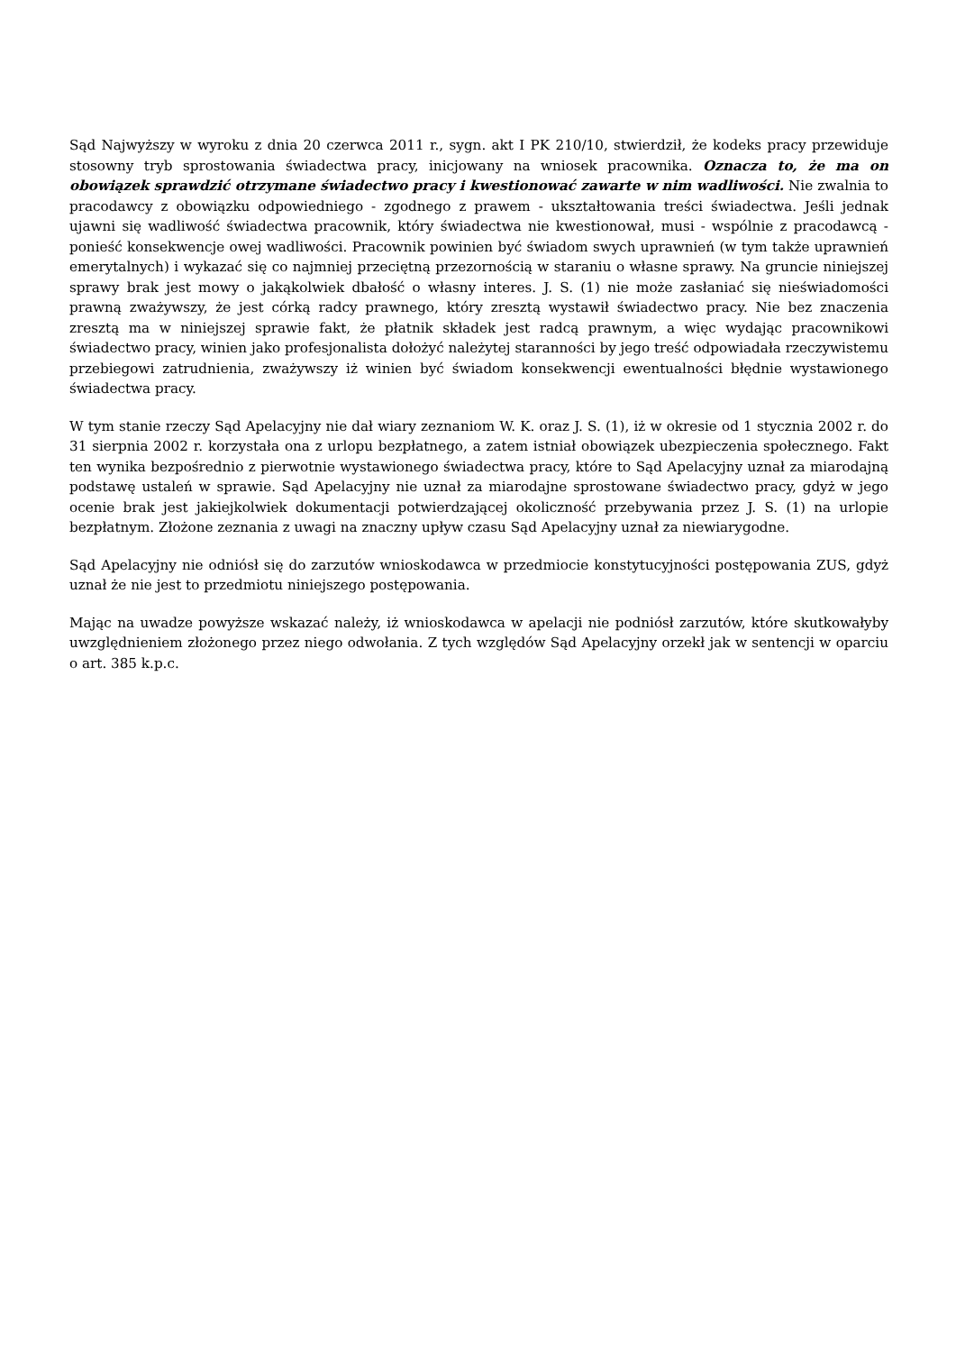Sąd Najwyższy w wyroku z dnia 20 czerwca 2011 r., sygn. akt I PK 210/10, stwierdził, że kodeks pracy przewiduje stosowny tryb sprostowania świadectwa pracy, inicjowany na wniosek pracownika. Oznacza to, że ma on obowiązek sprawdzić otrzymane świadectwo pracy i kwestionować zawarte w nim wadliwości. Nie zwalnia to pracodawcy z obowiązku odpowiedniego - zgodnego z prawem - ukształtowania treści świadectwa. Jeśli jednak ujawni się wadliwość świadectwa pracownik, który świadectwa nie kwestionował, musi - wspólnie z pracodawcą - ponieść konsekwencje owej wadliwości. Pracownik powinien być świadom swych uprawnień (w tym także uprawnień emerytalnych) i wykazać się co najmniej przeciętną przezornością w staraniu o własne sprawy. Na gruncie niniejszej sprawy brak jest mowy o jakąkolwiek dbałość o własny interes. J. S. (1) nie może zasłaniać się nieświadomości prawną zważywszy, że jest córką radcy prawnego, który zresztą wystawił świadectwo pracy. Nie bez znaczenia zresztą ma w niniejszej sprawie fakt, że płatnik składek jest radcą prawnym, a więc wydając pracownikowi świadectwo pracy, winien jako profesjonalista dołożyć należytej staranności by jego treść odpowiadała rzeczywistemu przebiegowi zatrudnienia, zważywszy iż winien być świadom konsekwencji ewentualności błędnie wystawionego świadectwa pracy.
W tym stanie rzeczy Sąd Apelacyjny nie dał wiary zeznaniom W. K. oraz J. S. (1), iż w okresie od 1 stycznia 2002 r. do 31 sierpnia 2002 r. korzystała ona z urlopu bezpłatnego, a zatem istniał obowiązek ubezpieczenia społecznego. Fakt ten wynika bezpośrednio z pierwotnie wystawionego świadectwa pracy, które to Sąd Apelacyjny uznał za miarodajną podstawę ustaleń w sprawie. Sąd Apelacyjny nie uznał za miarodajne sprostowane świadectwo pracy, gdyż w jego ocenie brak jest jakiejkolwiek dokumentacji potwierdzającej okoliczność przebywania przez J. S. (1) na urlopie bezpłatnym. Złożone zeznania z uwagi na znaczny upływ czasu Sąd Apelacyjny uznał za niewiarygodne.
Sąd Apelacyjny nie odniósł się do zarzutów wnioskodawca w przedmiocie konstytucyjności postępowania ZUS, gdyż uznał że nie jest to przedmiotu niniejszego postępowania.
Mając na uwadze powyższe wskazać należy, iż wnioskodawca w apelacji nie podniósł zarzutów, które skutkowałyby uwzględnieniem złożonego przez niego odwołania. Z tych względów Sąd Apelacyjny orzekł jak w sentencji w oparciu o art. 385 k.p.c.